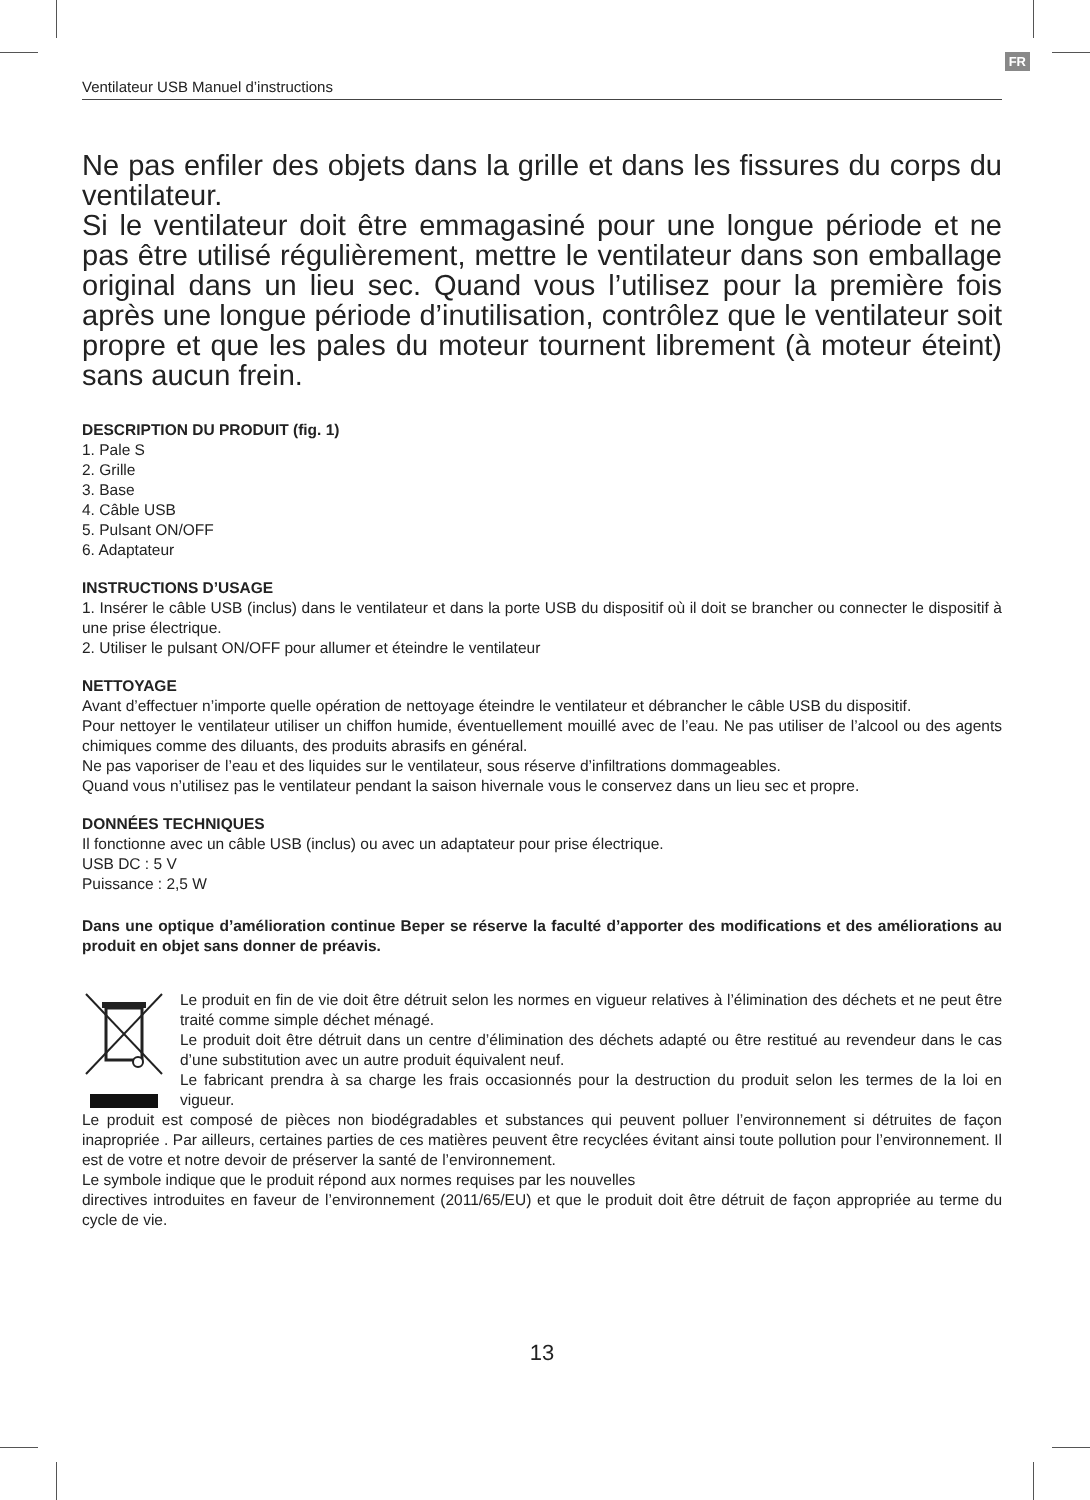FR
Ventilateur USB Manuel d’instructions
Ne pas enfiler des objets dans la grille et dans les fissures du corps du ventilateur.
Si le ventilateur doit être emmagasiné pour une longue période et ne pas être utilisé régulièrement, mettre le ventilateur dans son emballage original dans un lieu sec. Quand vous l’utilisez pour la première fois après une longue période d’inutilisation, contrôlez que le ventilateur soit propre et que les pales du moteur tournent librement (à moteur éteint) sans aucun frein.
DESCRIPTION DU PRODUIT (fig. 1)
1. Pale S
2. Grille
3. Base
4. Câble USB
5. Pulsant ON/OFF
6. Adaptateur
INSTRUCTIONS D’USAGE
1. Insérer le câble USB (inclus) dans le ventilateur et dans la porte USB du dispositif où il doit se brancher ou connecter le dispositif à une prise électrique.
2. Utiliser le pulsant ON/OFF pour allumer et éteindre le ventilateur
NETTOYAGE
Avant d’effectuer n’importe quelle opération de nettoyage éteindre le ventilateur et débrancher le câble USB du dispositif.
Pour nettoyer le ventilateur utiliser un chiffon humide, éventuellement mouillé avec de l’eau. Ne pas utiliser de l’alcool ou des agents chimiques comme des diluants, des produits abrasifs en général.
Ne pas vaporiser de l’eau et des liquides sur le ventilateur, sous réserve d’infiltrations dommageables.
Quand vous n’utilisez pas le ventilateur pendant la saison hivernale vous le conservez dans un lieu sec et propre.
DONNÉES TECHNIQUES
Il fonctionne avec un câble USB (inclus) ou avec un adaptateur pour prise électrique.
USB DC : 5 V
Puissance : 2,5 W
Dans une optique d’amélioration continue Beper se réserve la faculté d’apporter des modifications et des améliorations au produit en objet sans donner de préavis.
Le produit en fin de vie doit être détruit selon les normes en vigueur relatives à l’élimination des déchets et ne peut être traité comme simple déchet ménagé.
Le produit doit être détruit dans un centre d’élimination des déchets adapté ou être restitué au revendeur dans le cas d’une substitution avec un autre produit équivalent neuf.
Le fabricant prendra à sa charge les frais occasionnés pour la destruction du produit selon les termes de la loi en vigueur.
Le produit est composé de pièces non biodégradables et substances qui peuvent polluer l’environnement si détruites de façon inapropriée . Par ailleurs, certaines parties de ces matières peuvent être recyclées évitant ainsi toute pollution pour l’environnement. Il est de votre et notre devoir de préserver la santé de l’environnement.
Le symbole indique que le produit répond aux normes requises par les nouvelles
directives introduites en faveur de l’environnement (2011/65/EU) et que le produit doit être détruit de façon appropriée au terme du cycle de vie.
13